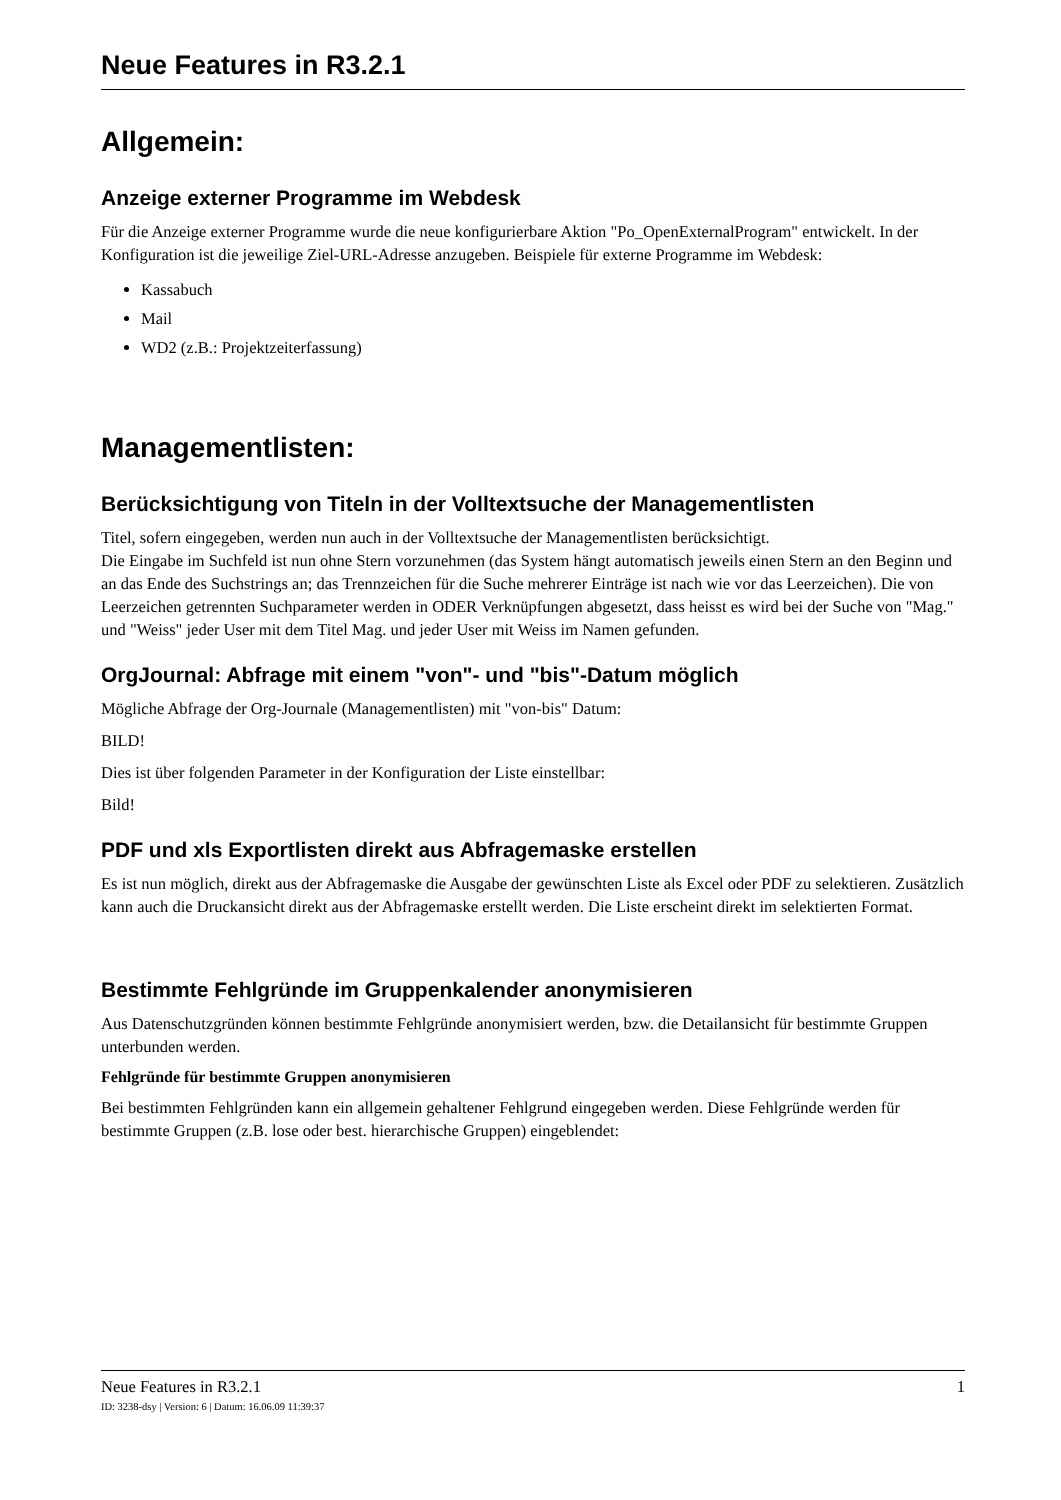Neue Features in R3.2.1
Allgemein:
Anzeige externer Programme im Webdesk
Für die Anzeige externer Programme wurde die neue konfigurierbare Aktion "Po_OpenExternalProgram" entwickelt. In der Konfiguration ist die jeweilige Ziel-URL-Adresse anzugeben. Beispiele für externe Programme im Webdesk:
Kassabuch
Mail
WD2 (z.B.: Projektzeiterfassung)
Managementlisten:
Berücksichtigung von Titeln in der Volltextsuche der Managementlisten
Titel, sofern eingegeben, werden nun auch in der Volltextsuche der Managementlisten berücksichtigt.
Die Eingabe im Suchfeld ist nun ohne Stern vorzunehmen (das System hängt automatisch jeweils einen Stern an den Beginn und an das Ende des Suchstrings an; das Trennzeichen für die Suche mehrerer Einträge ist nach wie vor das Leerzeichen). Die von Leerzeichen getrennten Suchparameter werden in ODER Verknüpfungen abgesetzt, dass heisst es wird bei der Suche von "Mag." und "Weiss" jeder User mit dem Titel Mag. und jeder User mit Weiss im Namen gefunden.
OrgJournal: Abfrage mit einem "von"- und "bis"-Datum möglich
Mögliche Abfrage der Org-Journale (Managementlisten) mit "von-bis" Datum:
BILD!
Dies ist über folgenden Parameter in der Konfiguration der Liste einstellbar:
Bild!
PDF und xls Exportlisten direkt aus Abfragemaske erstellen
Es ist nun möglich, direkt aus der Abfragemaske die Ausgabe der gewünschten Liste als Excel oder PDF zu selektieren. Zusätzlich kann auch die Druckansicht direkt aus der Abfragemaske erstellt werden. Die Liste erscheint direkt im selektierten Format.
Bestimmte Fehlgründe im Gruppenkalender anonymisieren
Aus Datenschutzgründen können bestimmte Fehlgründe anonymisiert werden, bzw. die Detailansicht für bestimmte Gruppen unterbunden werden.
Fehlgründe für bestimmte Gruppen anonymisieren
Bei bestimmten Fehlgründen kann ein allgemein gehaltener Fehlgrund eingegeben werden. Diese Fehlgründe werden für bestimmte Gruppen (z.B. lose oder best. hierarchische Gruppen) eingeblendet:
Neue Features in R3.2.1 1
ID: 3238-dsy | Version: 6 | Datum: 16.06.09 11:39:37